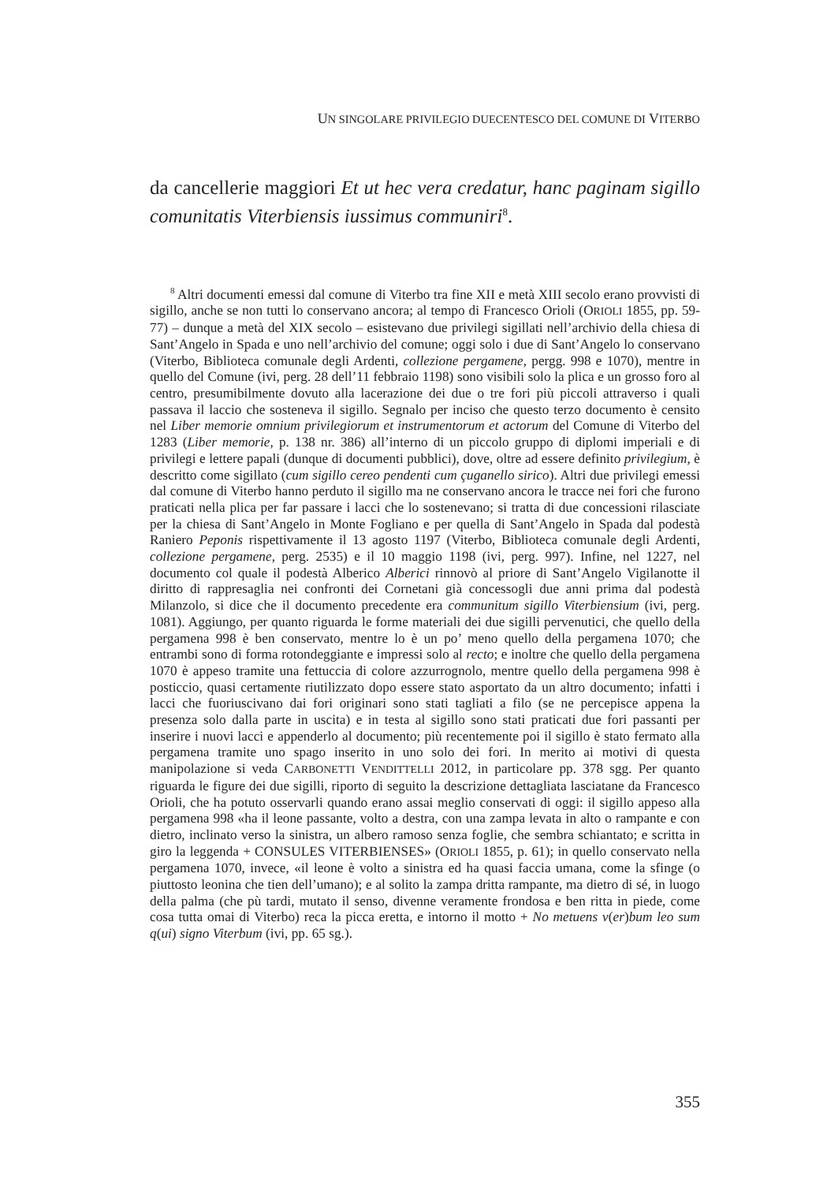UN SINGOLARE PRIVILEGIO DUECENTESCO DEL COMUNE DI VITERBO
da cancellerie maggiori Et ut hec vera credatur, hanc paginam sigillo comunitatis Viterbiensis iussimus communiri<sup>8</sup>.
<sup>8</sup> Altri documenti emessi dal comune di Viterbo tra fine XII e metà XIII secolo erano provvisti di sigillo, anche se non tutti lo conservano ancora; al tempo di Francesco Orioli (ORIOLI 1855, pp. 59-77) – dunque a metà del XIX secolo – esistevano due privilegi sigillati nell’archivio della chiesa di Sant’Angelo in Spada e uno nell’archivio del comune; oggi solo i due di Sant’Angelo lo conservano (Viterbo, Biblioteca comunale degli Ardenti, collezione pergamene, pergg. 998 e 1070), mentre in quello del Comune (ivi, perg. 28 dell’11 febbraio 1198) sono visibili solo la plica e un grosso foro al centro, presumibilmente dovuto alla lacerazione dei due o tre fori più piccoli attraverso i quali passava il laccio che sosteneva il sigillo. Segnalo per inciso che questo terzo documento è censito nel Liber memorie omnium privilegiorum et instrumentorum et actorum del Comune di Viterbo del 1283 (Liber memorie, p. 138 nr. 386) all’interno di un piccolo gruppo di diplomi imperiali e di privilegi e lettere papali (dunque di documenti pubblici), dove, oltre ad essere definito privilegium, è descritto come sigillato (cum sigillo cereo pendenti cum çuganello sirico). Altri due privilegi emessi dal comune di Viterbo hanno perduto il sigillo ma ne conservano ancora le tracce nei fori che furono praticati nella plica per far passare i lacci che lo sostenevano; si tratta di due concessioni rilasciate per la chiesa di Sant’Angelo in Monte Fogliano e per quella di Sant’Angelo in Spada dal podestà Raniero Peponis rispettivamente il 13 agosto 1197 (Viterbo, Biblioteca comunale degli Ardenti, collezione pergamene, perg. 2535) e il 10 maggio 1198 (ivi, perg. 997). Infine, nel 1227, nel documento col quale il podestà Alberico Alberici rinnovò al priore di Sant’Angelo Vigilanotte il diritto di rappresaglia nei confronti dei Cornetani già concessogli due anni prima dal podestà Milanzolo, si dice che il documento precedente era communitum sigillo Viterbiensium (ivi, perg. 1081). Aggiungo, per quanto riguarda le forme materiali dei due sigilli pervenutici, che quello della pergamena 998 è ben conservato, mentre lo è un po’ meno quello della pergamena 1070; che entrambi sono di forma rotondeggiante e impressi solo al recto; e inoltre che quello della pergamena 1070 è appeso tramite una fettuccia di colore azzurrognolo, mentre quello della pergamena 998 è posticcio, quasi certamente riutilizzato dopo essere stato asportato da un altro documento; infatti i lacci che fuoriuscivano dai fori originari sono stati tagliati a filo (se ne percepisce appena la presenza solo dalla parte in uscita) e in testa al sigillo sono stati praticati due fori passanti per inserire i nuovi lacci e appenderlo al documento; più recentemente poi il sigillo è stato fermato alla pergamena tramite uno spago inserito in uno solo dei fori. In merito ai motivi di questa manipolazione si veda CARBONETTI VENDITTELLI 2012, in particolare pp. 378 sgg. Per quanto riguarda le figure dei due sigilli, riporto di seguito la descrizione dettagliata lasciatane da Francesco Orioli, che ha potuto osservarli quando erano assai meglio conservati di oggi: il sigillo appeso alla pergamena 998 «ha il leone passante, volto a destra, con una zampa levata in alto o rampante e con dietro, inclinato verso la sinistra, un albero ramoso senza foglie, che sembra schiantato; e scritta in giro la leggenda + CONSULES VITERBIENSES» (ORIOLI 1855, p. 61); in quello conservato nella pergamena 1070, invece, «il leone è volto a sinistra ed ha quasi faccia umana, come la sfinge (o piuttosto leonina che tien dell’umano); e al solito la zampa dritta rampante, ma dietro di sé, in luogo della palma (che pù tardi, mutato il senso, divenne veramente frondosa e ben ritta in piede, come cosa tutta omai di Viterbo) reca la picca eretta, e intorno il motto + No metuens v(er)bum leo sum q(ui) signo Viterbum (ivi, pp. 65 sg.).
355